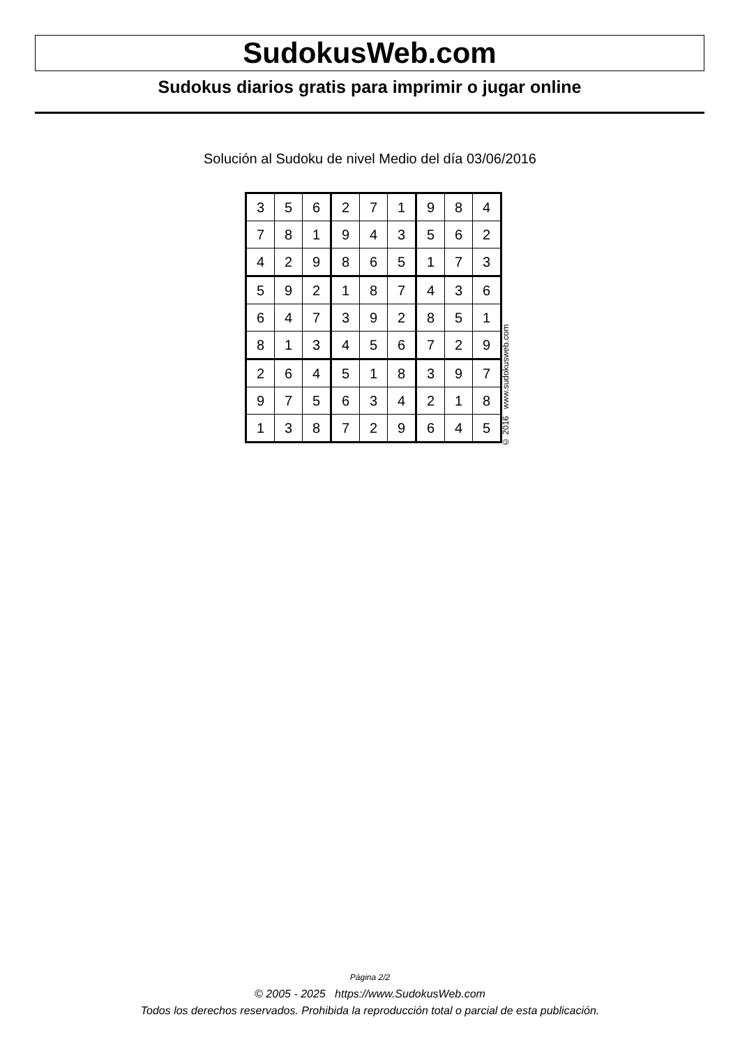SudokusWeb.com
Sudokus diarios gratis para imprimir o jugar online
Solución al Sudoku de nivel Medio del día 03/06/2016
| 3 | 5 | 6 | 2 | 7 | 1 | 9 | 8 | 4 |
| 7 | 8 | 1 | 9 | 4 | 3 | 5 | 6 | 2 |
| 4 | 2 | 9 | 8 | 6 | 5 | 1 | 7 | 3 |
| 5 | 9 | 2 | 1 | 8 | 7 | 4 | 3 | 6 |
| 6 | 4 | 7 | 3 | 9 | 2 | 8 | 5 | 1 |
| 8 | 1 | 3 | 4 | 5 | 6 | 7 | 2 | 9 |
| 2 | 6 | 4 | 5 | 1 | 8 | 3 | 9 | 7 |
| 9 | 7 | 5 | 6 | 3 | 4 | 2 | 1 | 8 |
| 1 | 3 | 8 | 7 | 2 | 9 | 6 | 4 | 5 |
© 2016 www.sudokusweb.com
Página 2/2
© 2005 - 2025 https://www.SudokusWeb.com
Todos los derechos reservados. Prohibida la reproducción total o parcial de esta publicación.